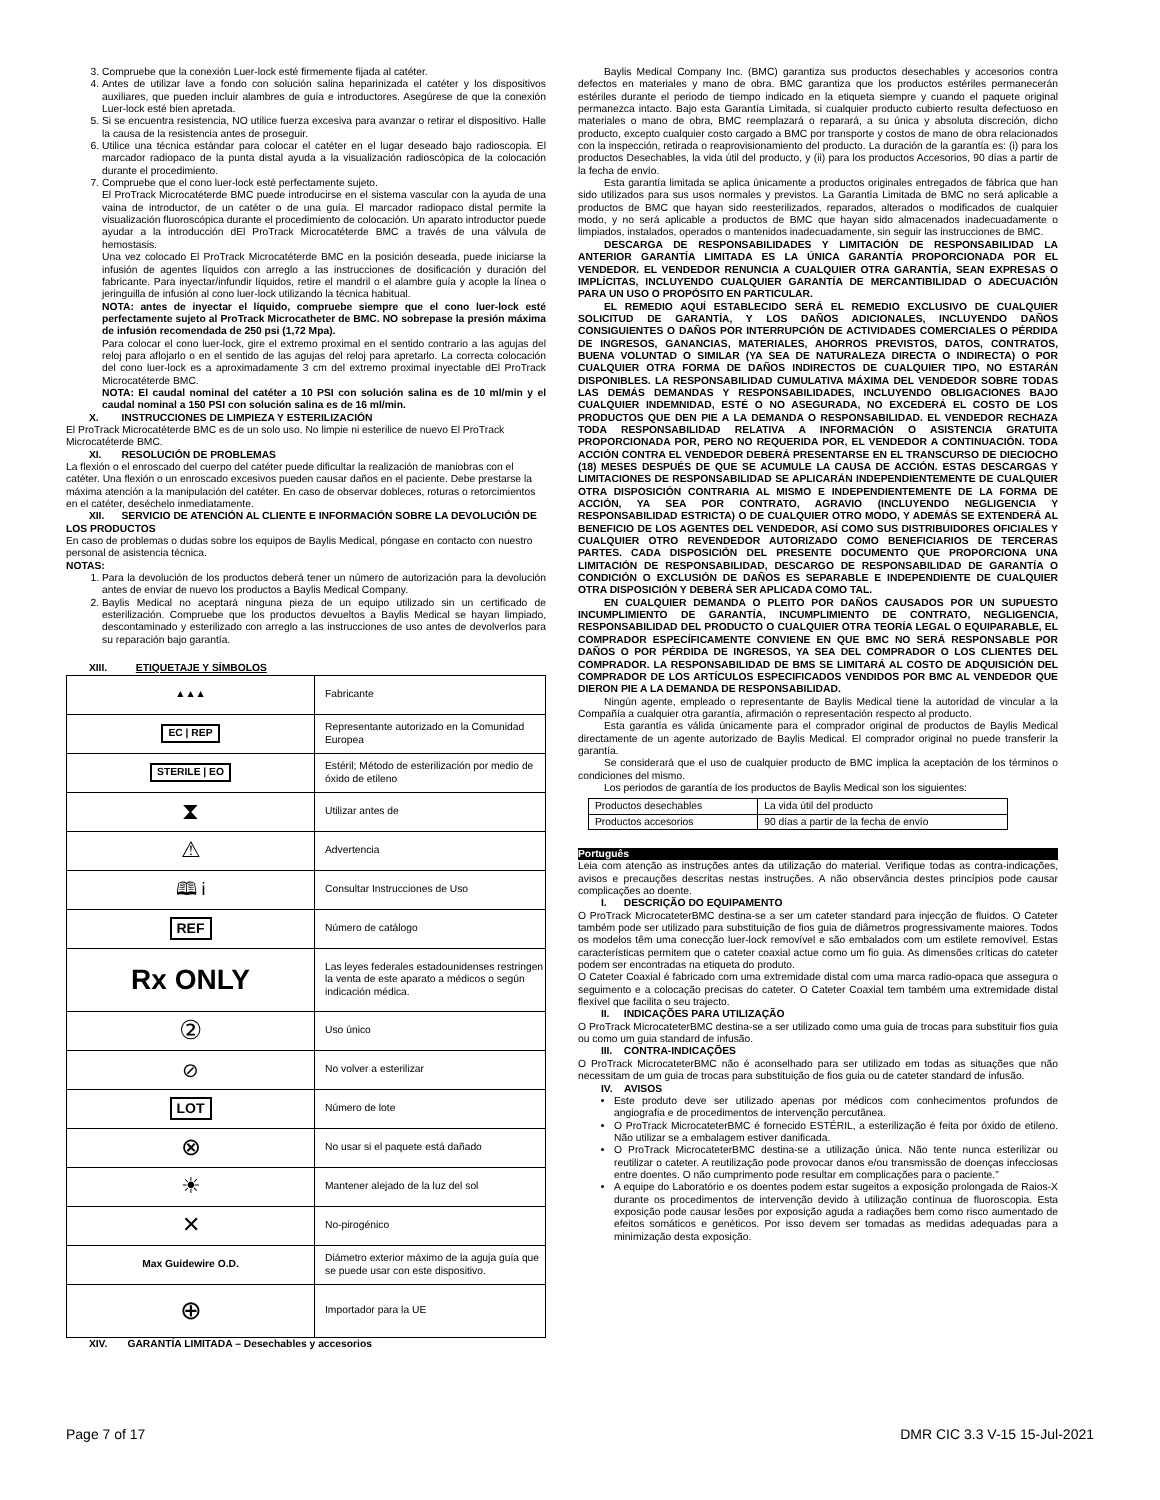3. Compruebe que la conexión Luer-lock esté firmemente fijada al catéter.
4. Antes de utilizar lave a fondo con solución salina heparinizada el catéter y los dispositivos auxiliares, que pueden incluir alambres de guía e introductores. Asegúrese de que la conexión Luer-lock esté bien apretada.
5. Si se encuentra resistencia, NO utilice fuerza excesiva para avanzar o retirar el dispositivo. Halle la causa de la resistencia antes de proseguir.
6. Utilice una técnica estándar para colocar el catéter en el lugar deseado bajo radioscopia. El marcador radiopaco de la punta distal ayuda a la visualización radioscópica de la colocación durante el procedimiento.
7. Compruebe que el cono luer-lock esté perfectamente sujeto.
El ProTrack Microcatéterde BMC puede introducirse en el sistema vascular con la ayuda de una vaina de introductor, de un catéter o de una guía. El marcador radiopaco distal permite la visualización fluoroscópica durante el procedimiento de colocación. Un aparato introductor puede ayudar a la introducción dEl ProTrack Microcatéterde BMC a través de una válvula de hemostasis.
Una vez colocado El ProTrack Microcatéterde BMC en la posición deseada, puede iniciarse la infusión de agentes líquidos con arreglo a las instrucciones de dosificación y duración del fabricante. Para inyectar/infundir líquidos, retire el mandril o el alambre guía y acople la línea o jeringuilla de infusión al cono luer-lock utilizando la técnica habitual.
NOTA: antes de inyectar el líquido, compruebe siempre que el cono luer-lock esté perfectamente sujeto al ProTrack Microcatheter de BMC. NO sobrepase la presión máxima de infusión recomendada de 250 psi (1,72 Mpa).
Para colocar el cono luer-lock, gire el extremo proximal en el sentido contrario a las agujas del reloj para aflojarlo o en el sentido de las agujas del reloj para apretarlo. La correcta colocación del cono luer-lock es a aproximadamente 3 cm del extremo proximal inyectable dEl ProTrack Microcatéterde BMC.
NOTA: El caudal nominal del catéter a 10 PSI con solución salina es de 10 ml/min y el caudal nominal a 150 PSI con solución salina es de 16 ml/min.
X. INSTRUCCIONES DE LIMPIEZA Y ESTERILIZACIÓN
El ProTrack Microcatéterde BMC es de un solo uso. No limpie ni esterilice de nuevo El ProTrack Microcatéterde BMC.
XI. RESOLUCIÓN DE PROBLEMAS
La flexión o el enroscado del cuerpo del catéter puede dificultar la realización de maniobras con el catéter. Una flexión o un enroscado excesivos pueden causar daños en el paciente. Debe prestarse la máxima atención a la manipulación del catéter. En caso de observar dobleces, roturas o retorcimientos en el catéter, deséchelo inmediatamente.
XII. SERVICIO DE ATENCIÓN AL CLIENTE E INFORMACIÓN SOBRE LA DEVOLUCIÓN DE LOS PRODUCTOS
En caso de problemas o dudas sobre los equipos de Baylis Medical, póngase en contacto con nuestro personal de asistencia técnica.
NOTAS:
1. Para la devolución de los productos deberá tener un número de autorización para la devolución antes de enviar de nuevo los productos a Baylis Medical Company.
2. Baylis Medical no aceptará ninguna pieza de un equipo utilizado sin un certificado de esterilización. Compruebe que los productos devueltos a Baylis Medical se hayan limpiado, descontaminado y esterilizado con arreglo a las instrucciones de uso antes de devolverlos para su reparación bajo garantía.
XIII. ETIQUETAJE Y SÍMBOLOS
| ▲▲▲ | Fabricante |
| EC / REP | Representante autorizado en la Comunidad Europea |
| STERILE / EO | Estéril; Método de esterilización por medio de óxido de etileno |
| ⧗ | Utilizar antes de |
| ⚠ | Advertencia |
| 🕮 i | Consultar Instrucciones de Uso |
| REF | Número de catálogo |
| Rx ONLY | Las leyes federales estadounidenses restringen la venta de este aparato a médicos o según indicación médica. |
| ② | Uso único |
| ⊘ | No volver a esterilizar |
| LOT | Número de lote |
| ⊗ | No usar si el paquete está dañado |
| ☀ | Mantener alejado de la luz del sol |
| ✕ | No-pirogénico |
| Max Guidewire O.D. | Diámetro exterior máximo de la aguja guía que se puede usar con este dispositivo. |
| ⊕ | Importador para la UE |
XIV. GARANTÍA LIMITADA – Desechables y accesorios
Baylis Medical Company Inc. (BMC) garantiza sus productos desechables y accesorios contra defectos en materiales y mano de obra. BMC garantiza que los productos estériles permanecerán estériles durante el periodo de tiempo indicado en la etiqueta siempre y cuando el paquete original permanezca intacto. Bajo esta Garantía Limitada, si cualquier producto cubierto resulta defectuoso en materiales o mano de obra, BMC reemplazará o reparará, a su única y absoluta discreción, dicho producto, excepto cualquier costo cargado a BMC por transporte y costos de mano de obra relacionados con la inspección, retirada o reaprovisionamiento del producto. La duración de la garantía es: (i) para los productos Desechables, la vida útil del producto, y (ii) para los productos Accesorios, 90 días a partir de la fecha de envío.
Esta garantía limitada se aplica únicamente a productos originales entregados de fábrica que han sido utilizados para sus usos normales y previstos. La Garantía Limitada de BMC no será aplicable a productos de BMC que hayan sido reesterilizados, reparados, alterados o modificados de cualquier modo, y no será aplicable a productos de BMC que hayan sido almacenados inadecuadamente o limpiados, instalados, operados o mantenidos inadecuadamente, sin seguir las instrucciones de BMC.
DESCARGA DE RESPONSABILIDADES Y LIMITACIÓN DE RESPONSABILIDAD LA ANTERIOR GARANTÍA LIMITADA ES LA ÚNICA GARANTÍA PROPORCIONADA POR EL VENDEDOR. EL VENDEDOR RENUNCIA A CUALQUIER OTRA GARANTÍA, SEAN EXPRESAS O IMPLÍCITAS, INCLUYENDO CUALQUIER GARANTÍA DE MERCANTIBILIDAD O ADECUACIÓN PARA UN USO O PROPÓSITO EN PARTICULAR.
EL REMEDIO AQUÍ ESTABLECIDO SERÁ EL REMEDIO EXCLUSIVO DE CUALQUIER SOLICITUD DE GARANTÍA, Y LOS DAÑOS ADICIONALES, INCLUYENDO DAÑOS CONSIGUIENTES O DAÑOS POR INTERRUPCIÓN DE ACTIVIDADES COMERCIALES O PÉRDIDA DE INGRESOS, GANANCIAS, MATERIALES, AHORROS PREVISTOS, DATOS, CONTRATOS, BUENA VOLUNTAD O SIMILAR (YA SEA DE NATURALEZA DIRECTA O INDIRECTA) O POR CUALQUIER OTRA FORMA DE DAÑOS INDIRECTOS DE CUALQUIER TIPO, NO ESTARÁN DISPONIBLES. LA RESPONSABILIDAD CUMULATIVA MÁXIMA DEL VENDEDOR SOBRE TODAS LAS DEMÁS DEMANDAS Y RESPONSABILIDADES, INCLUYENDO OBLIGACIONES BAJO CUALQUIER INDEMNIDAD, ESTÉ O NO ASEGURADA, NO EXCEDERÁ EL COSTO DE LOS PRODUCTOS QUE DEN PIE A LA DEMANDA O RESPONSABILIDAD. EL VENDEDOR RECHAZA TODA RESPONSABILIDAD RELATIVA A INFORMACIÓN O ASISTENCIA GRATUITA PROPORCIONADA POR, PERO NO REQUERIDA POR, EL VENDEDOR A CONTINUACIÓN. TODA ACCIÓN CONTRA EL VENDEDOR DEBERÁ PRESENTARSE EN EL TRANSCURSO DE DIECIOCHO (18) MESES DESPUÉS DE QUE SE ACUMULE LA CAUSA DE ACCIÓN. ESTAS DESCARGAS Y LIMITACIONES DE RESPONSABILIDAD SE APLICARÁN INDEPENDIENTEMENTE DE CUALQUIER OTRA DISPOSICIÓN CONTRARIA AL MISMO E INDEPENDIENTEMENTE DE LA FORMA DE ACCIÓN, YA SEA POR CONTRATO, AGRAVIO (INCLUYENDO NEGLIGENCIA Y RESPONSABILIDAD ESTRICTA) O DE CUALQUIER OTRO MODO, Y ADEMÁS SE EXTENDERÁ AL BENEFICIO DE LOS AGENTES DEL VENDEDOR, ASÍ COMO SUS DISTRIBUIDORES OFICIALES Y CUALQUIER OTRO REVENDEDOR AUTORIZADO COMO BENEFICIARIOS DE TERCERAS PARTES. CADA DISPOSICIÓN DEL PRESENTE DOCUMENTO QUE PROPORCIONA UNA LIMITACIÓN DE RESPONSABILIDAD, DESCARGO DE RESPONSABILIDAD DE GARANTÍA O CONDICIÓN O EXCLUSIÓN DE DAÑOS ES SEPARABLE E INDEPENDIENTE DE CUALQUIER OTRA DISPOSICIÓN Y DEBERÁ SER APLICADA COMO TAL.
EN CUALQUIER DEMANDA O PLEITO POR DAÑOS CAUSADOS POR UN SUPUESTO INCUMPLIMIENTO DE GARANTÍA, INCUMPLIMIENTO DE CONTRATO, NEGLIGENCIA, RESPONSABILIDAD DEL PRODUCTO O CUALQUIER OTRA TEORÍA LEGAL O EQUIPARABLE, EL COMPRADOR ESPECÍFICAMENTE CONVIENE EN QUE BMC NO SERÁ RESPONSABLE POR DAÑOS O POR PÉRDIDA DE INGRESOS, YA SEA DEL COMPRADOR O LOS CLIENTES DEL COMPRADOR. LA RESPONSABILIDAD DE BMS SE LIMITARÁ AL COSTO DE ADQUISICIÓN DEL COMPRADOR DE LOS ARTÍCULOS ESPECIFICADOS VENDIDOS POR BMC AL VENDEDOR QUE DIERON PIE A LA DEMANDA DE RESPONSABILIDAD.
Ningún agente, empleado o representante de Baylis Medical tiene la autoridad de vincular a la Compañía a cualquier otra garantía, afirmación o representación respecto al producto.
Esta garantía es válida únicamente para el comprador original de productos de Baylis Medical directamente de un agente autorizado de Baylis Medical. El comprador original no puede transferir la garantía.
Se considerará que el uso de cualquier producto de BMC implica la aceptación de los términos o condiciones del mismo.
Los periodos de garantía de los productos de Baylis Medical son los siguientes:
| Productos desechables | La vida útil del producto |
| Productos accesorios | 90 días a partir de la fecha de envío |
Português
Leia com atenção as instruções antes da utilização do material. Verifique todas as contra-indicações, avisos e precauções descritas nestas instruções. A não observância destes princípios pode causar complicações ao doente.
I. DESCRIÇÃO DO EQUIPAMENTO
O ProTrack MicrocateterBMC destina-se a ser um cateter standard para injecção de fluidos. O Cateter também pode ser utilizado para substituição de fios guia de diâmetros progressivamente maiores. Todos os modelos têm uma conecção luer-lock removível e são embalados com um estilete removível. Estas características permitem que o cateter coaxial actue como um fio guia. As dimensões críticas do cateter podem ser encontradas na etiqueta do produto.
O Cateter Coaxial é fabricado com uma extremidade distal com uma marca radio-opaca que assegura o seguimento e a colocação precisas do cateter. O Cateter Coaxial tem também uma extremidade distal flexível que facilita o seu trajecto.
II. INDICAÇÕES PARA UTILIZAÇÃO
O ProTrack MicrocateterBMC destina-se a ser utilizado como uma guia de trocas para substituir fios guia ou como um guia standard de infusão.
III. CONTRA-INDICAÇÕES
O ProTrack MicrocateterBMC não é aconselhado para ser utilizado em todas as situações que não necessitam de um guia de trocas para substituição de fios guia ou de cateter standard de infusão.
IV. AVISOS
Este produto deve ser utilizado apenas por médicos com conhecimentos profundos de angiografia e de procedimentos de intervenção percutânea.
O ProTrack MicrocateterBMC é fornecido ESTÉRIL, a esterilização é feita por óxido de etileno. Não utilizar se a embalagem estiver danificada.
O ProTrack MicrocateterBMC destina-se a utilização única. Não tente nunca esterilizar ou reutilizar o cateter. A reutilização pode provocar danos e/ou transmissão de doenças infecciosas entre doentes. O não cumprimento pode resultar em complicações para o paciente.”
A equipe do Laboratório e os doentes podem estar sugeitos a exposição prolongada de Raios-X durante os procedimentos de intervenção devido à utilização contínua de fluoroscopia. Esta exposição pode causar lesões por exposição aguda a radiações bem como risco aumentado de efeitos somáticos e genéticos. Por isso devem ser tomadas as medidas adequadas para a minimização desta exposição.
Page 7 of 17 DMR CIC 3.3 V-15 15-Jul-2021